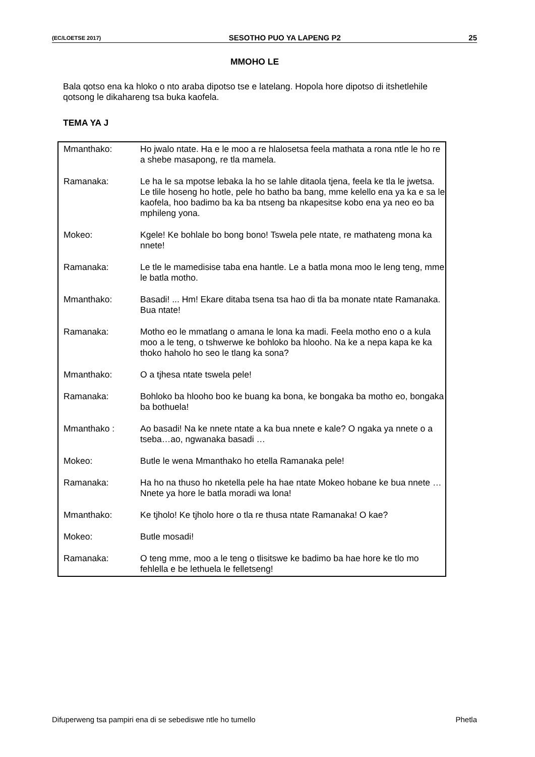(EC/LOETSE 2017) SESOTHO PUO YA LAPENG P2 25
MMOHO LE
Bala qotso ena ka hloko o nto araba dipotso tse e latelang. Hopola hore dipotso di itshetlehile qotsong le dikahareng tsa buka kaofela.
TEMA YA J
| Mmanthako: | Ho jwalo ntate. Ha e le moo a re hlalosetsa feela mathata a rona ntle le ho re a shebe masapong, re tla mamela. |
| Ramanaka: | Le ha le sa mpotse lebaka la ho se lahle ditaola tjena, feela ke tla le jwetsa. Le tlile hoseng ho hotle, pele ho batho ba bang, mme kelello ena ya ka e sa le kaofela, hoo badimo ba ka ba ntseng ba nkapesitse kobo ena ya neo eo ba mphileng yona. |
| Mokeo: | Kgele! Ke bohlale bo bong bono! Tswela pele ntate, re mathateng mona ka nnete! |
| Ramanaka: | Le tle le mamedisise taba ena hantle. Le a batla mona moo le leng teng, mme le batla motho. |
| Mmanthako: | Basadi! ... Hm! Ekare ditaba tsena tsa hao di tla ba monate ntate Ramanaka. Bua ntate! |
| Ramanaka: | Motho eo le mmatlang o amana le lona ka madi. Feela motho eno o a kula moo a le teng, o tshwerwe ke bohloko ba hlooho. Na ke a nepa kapa ke ka thoko haholo ho seo le tlang ka sona? |
| Mmanthako: | O a tjhesa ntate tswela pele! |
| Ramanaka: | Bohloko ba hlooho boo ke buang ka bona, ke bongaka ba motho eo, bongaka ba bothuela! |
| Mmanthako : | Ao basadi! Na ke nnete ntate a ka bua nnete e kale? O ngaka ya nnete o a tseba…ao, ngwanaka basadi … |
| Mokeo: | Butle le wena Mmanthako ho etella Ramanaka pele! |
| Ramanaka: | Ha ho na thuso ho nketella pele ha hae ntate Mokeo hobane ke bua nnete … Nnete ya hore le batla moradi wa lona! |
| Mmanthako: | Ke tjholo! Ke tjholo hore o tla re thusa ntate Ramanaka! O kae? |
| Mokeo: | Butle mosadi! |
| Ramanaka: | O teng mme, moo a le teng o tlisitswe ke badimo ba hae hore ke tlo mo fehlella e be lethuela le felletseng! |
Difuperweng tsa pampiri ena di se sebediswe ntle ho tumello Phetla